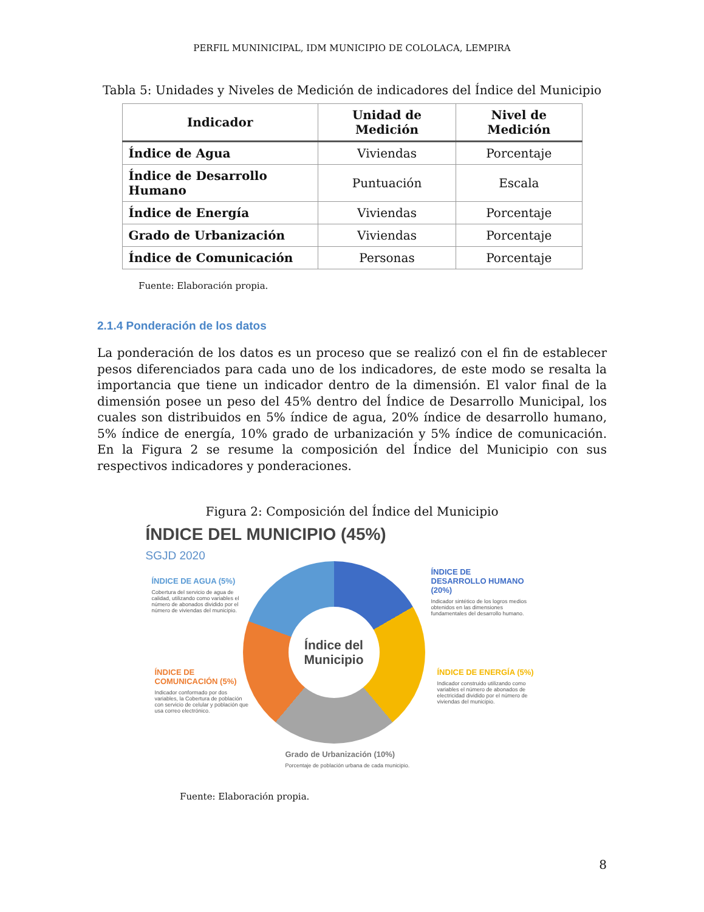PERFIL MUNINICIPAL, IDM MUNICIPIO DE COLOLACA, LEMPIRA
Tabla 5: Unidades y Niveles de Medición de indicadores del Índice del Municipio
| Indicador | Unidad de Medición | Nivel de Medición |
| --- | --- | --- |
| Índice de Agua | Viviendas | Porcentaje |
| Índice de Desarrollo Humano | Puntuación | Escala |
| Índice de Energía | Viviendas | Porcentaje |
| Grado de Urbanización | Viviendas | Porcentaje |
| Índice de Comunicación | Personas | Porcentaje |
Fuente: Elaboración propia.
2.1.4 Ponderación de los datos
La ponderación de los datos es un proceso que se realizó con el fin de establecer pesos diferenciados para cada uno de los indicadores, de este modo se resalta la importancia que tiene un indicador dentro de la dimensión. El valor final de la dimensión posee un peso del 45% dentro del Índice de Desarrollo Municipal, los cuales son distribuidos en 5% índice de agua, 20% índice de desarrollo humano, 5% índice de energía, 10% grado de urbanización y 5% índice de comunicación. En la Figura 2 se resume la composición del Índice del Municipio con sus respectivos indicadores y ponderaciones.
Figura 2: Composición del Índice del Municipio
ÍNDICE DEL MUNICIPIO (45%)
SGJD 2020
ÍNDICE DE AGUA (5%)
Cobertura del servicio de agua de calidad, utilizando como variables el número de abonados dividido por el número de viviendas del municipio.
ÍNDICE DE DESARROLLO HUMANO (20%)
Indicador sintético de los logros medios obtenidos en las dimensiones fundamentales del desarrollo humano.
ÍNDICE DE COMUNICACIÓN (5%)
Indicador conformado por dos variables, la Cobertura de población con servicio de celular y población que usa correo electrónico.
ÍNDICE DE ENERGÍA (5%)
Indicador construido utilizando como variables el número de abonados de electricidad dividido por el número de viviendas del municipio.
Índice del Municipio
Grado de Urbanización (10%)
Porcentaje de población urbana de cada municipio.
Fuente: Elaboración propia.
8